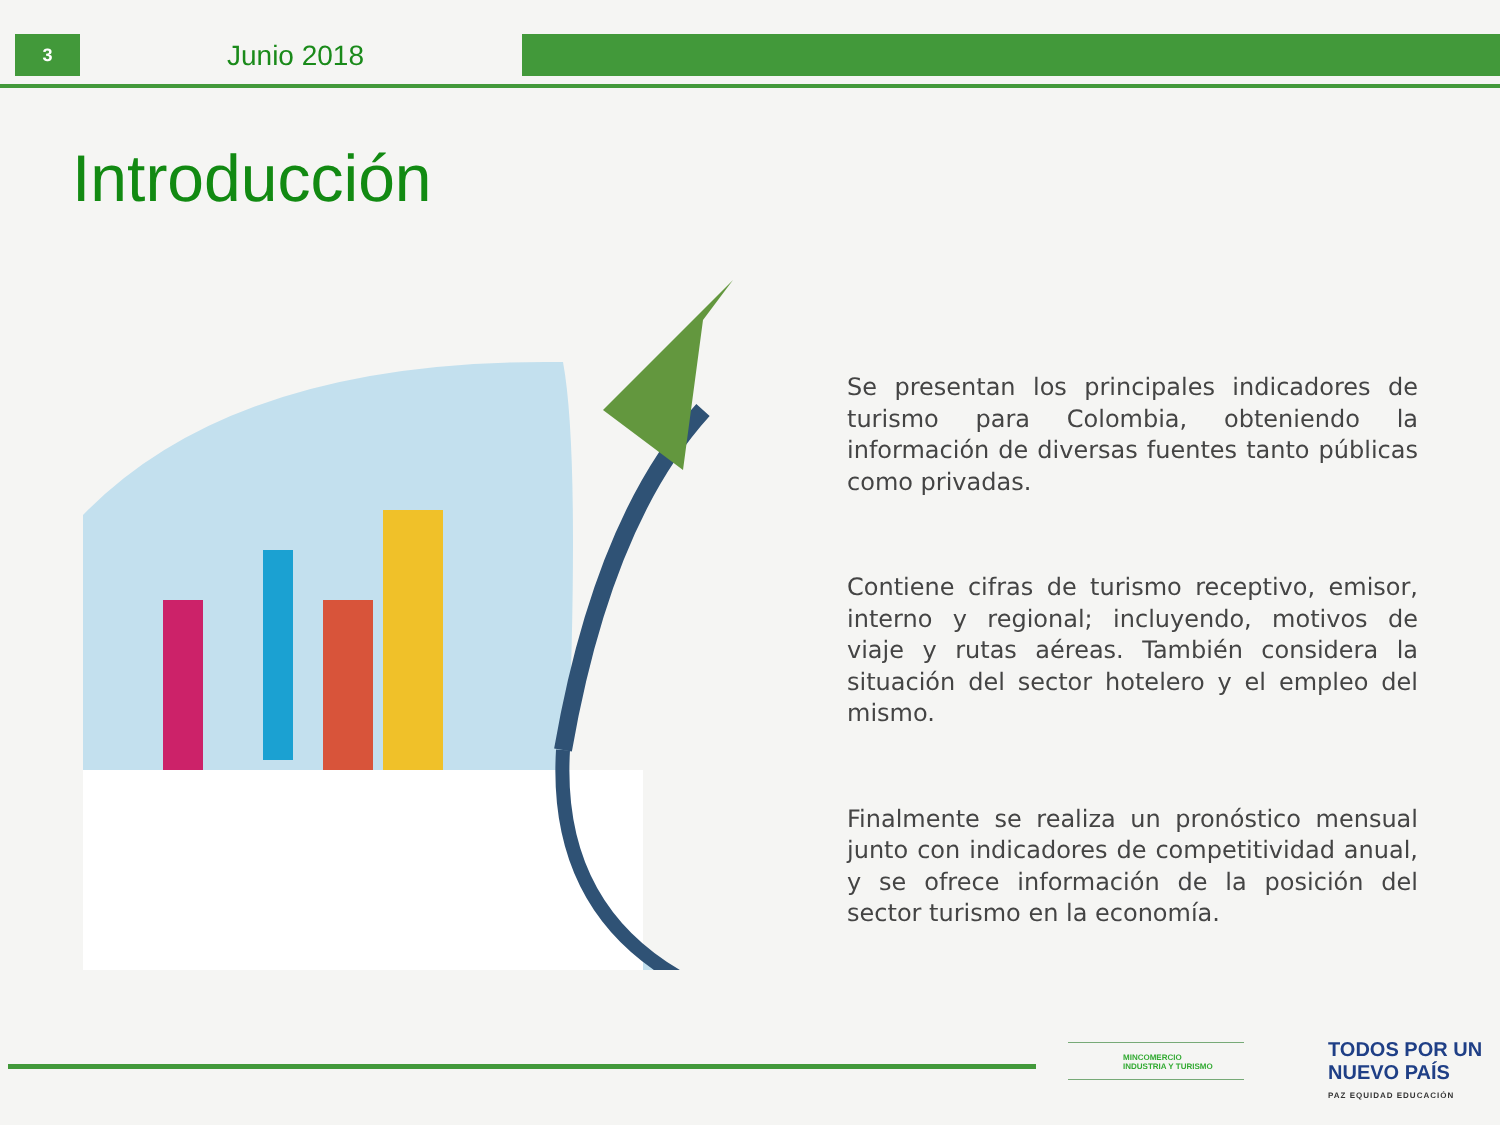3 Junio 2018
Introducción
Se presentan los principales indicadores de turismo para Colombia, obteniendo la información de diversas fuentes tanto públicas como privadas.
Contiene cifras de turismo receptivo, emisor, interno y regional; incluyendo, motivos de viaje y rutas aéreas. También considera la situación del sector hotelero y el empleo del mismo.
Finalmente se realiza un pronóstico mensual junto con indicadores de competitividad anual, y se ofrece información de la posición del sector turismo en la economía.
MINCOMERCIO
INDUSTRIA Y TURISMO
TODOS POR UN
NUEVO PAÍS
PAZ EQUIDAD EDUCACIÓN